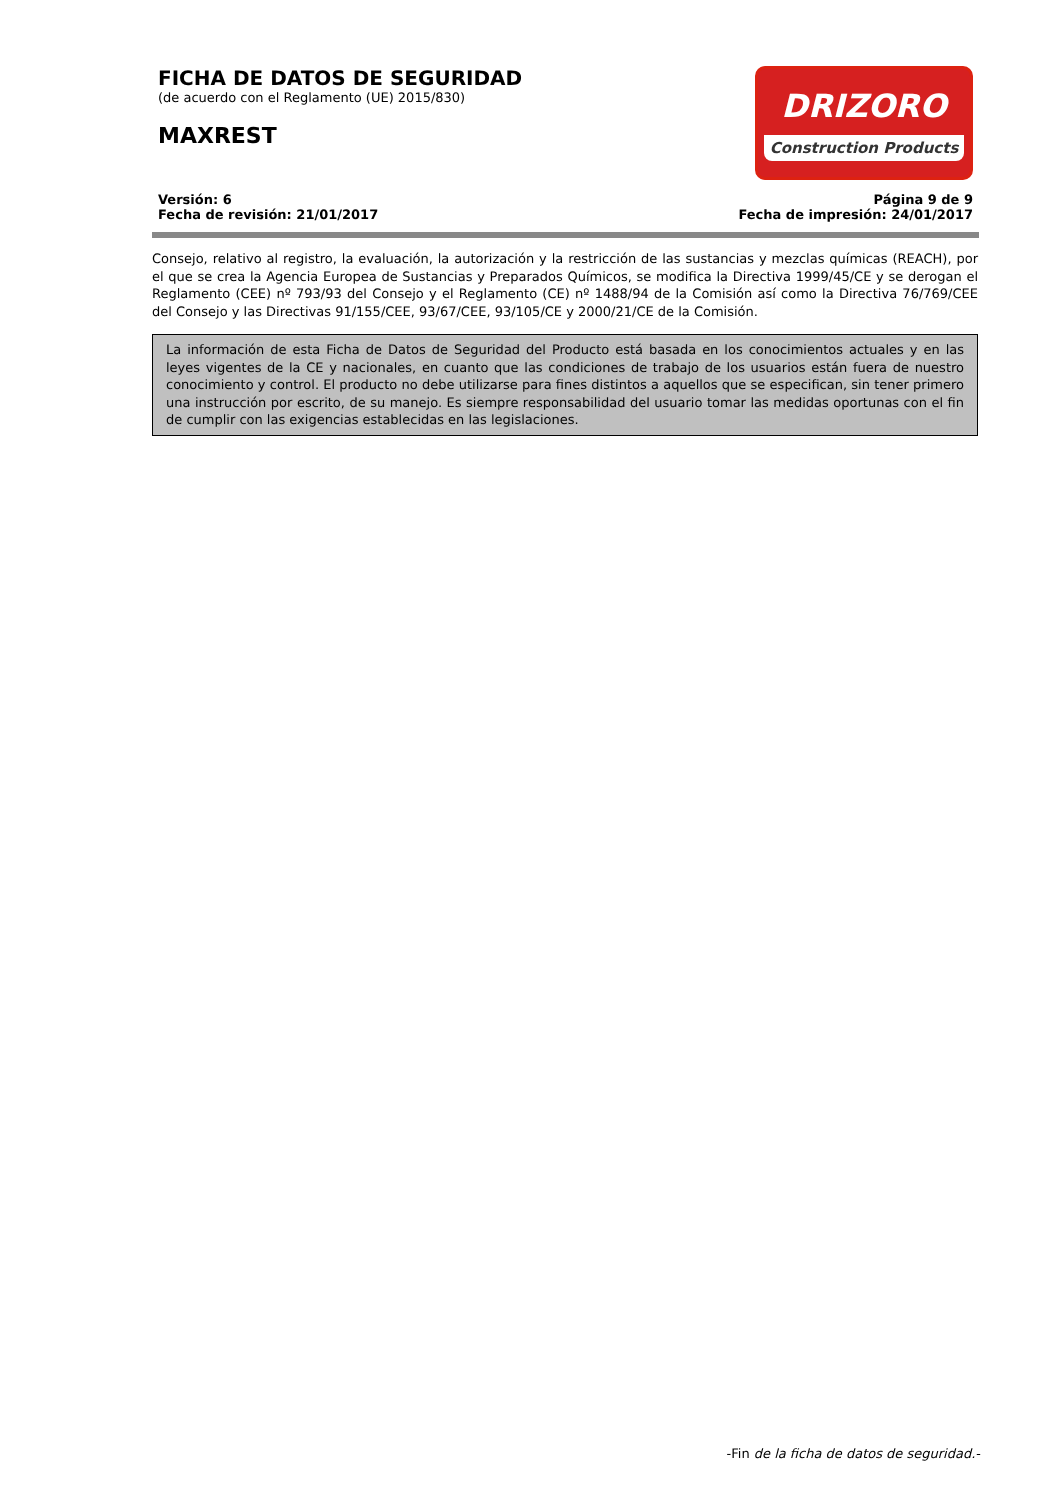DRIZORO
Construction Products
FICHA DE DATOS DE SEGURIDAD
(de acuerdo con el Reglamento (UE) 2015/830)
MAXREST
Versión: 6
Fecha de revisión: 21/01/2017
Página 9 de 9
Fecha de impresión: 24/01/2017
Consejo, relativo al registro, la evaluación, la autorización y la restricción de las sustancias y mezclas químicas (REACH), por el que se crea la Agencia Europea de Sustancias y Preparados Químicos, se modifica la Directiva 1999/45/CE y se derogan el Reglamento (CEE) nº 793/93 del Consejo y el Reglamento (CE) nº 1488/94 de la Comisión así como la Directiva 76/769/CEE del Consejo y las Directivas 91/155/CEE, 93/67/CEE, 93/105/CE y 2000/21/CE de la Comisión.
La información de esta Ficha de Datos de Seguridad del Producto está basada en los conocimientos actuales y en las leyes vigentes de la CE y nacionales, en cuanto que las condiciones de trabajo de los usuarios están fuera de nuestro conocimiento y control. El producto no debe utilizarse para fines distintos a aquellos que se especifican, sin tener primero una instrucción por escrito, de su manejo. Es siempre responsabilidad del usuario tomar las medidas oportunas con el fin de cumplir con las exigencias establecidas en las legislaciones.
-Fin de la ficha de datos de seguridad.-